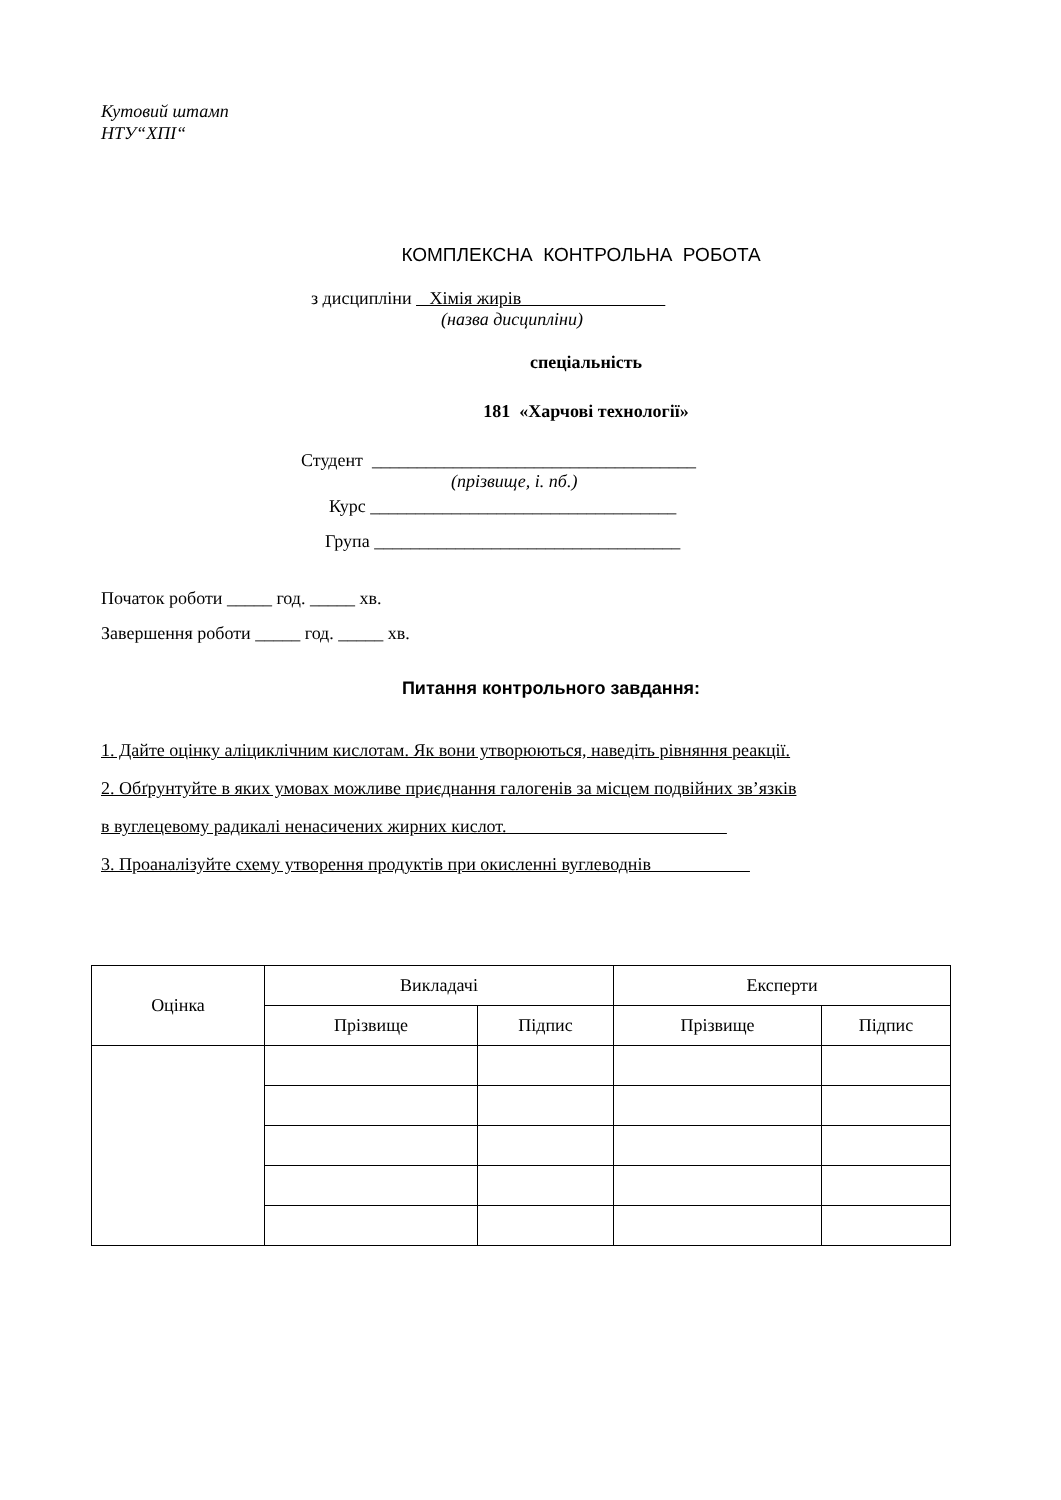Кутовий штамп
НТУ“ХПІ“
КОМПЛЕКСНА КОНТРОЛЬНА РОБОТА
з дисципліни Хімія жирів
(назва дисципліни)
спеціальність
181 «Харчові технології»
Студент ____________________________________
(прізвище, і. пб.)
Курс __________________________________
Група __________________________________
Початок роботи _____ год. _____ хв.
Завершення роботи _____ год. _____ хв.
Питання контрольного завдання:
1. Дайте оцінку аліциклічним кислотам. Як вони утворюються, наведіть рівняння реакції.
2. Обґрунтуйте в яких умовах можливе приєднання галогенів за місцем подвійних зв’язків
в вуглецевому радикалі ненасичених жирних кислот.
3. Проаналізуйте схему утворення продуктів при окисленні вуглеводнів
| Оцінка | Викладачі | | Експерти | |
| --- | --- | --- | --- | --- |
| | Прізвище | Підпис | Прізвище | Підпис |